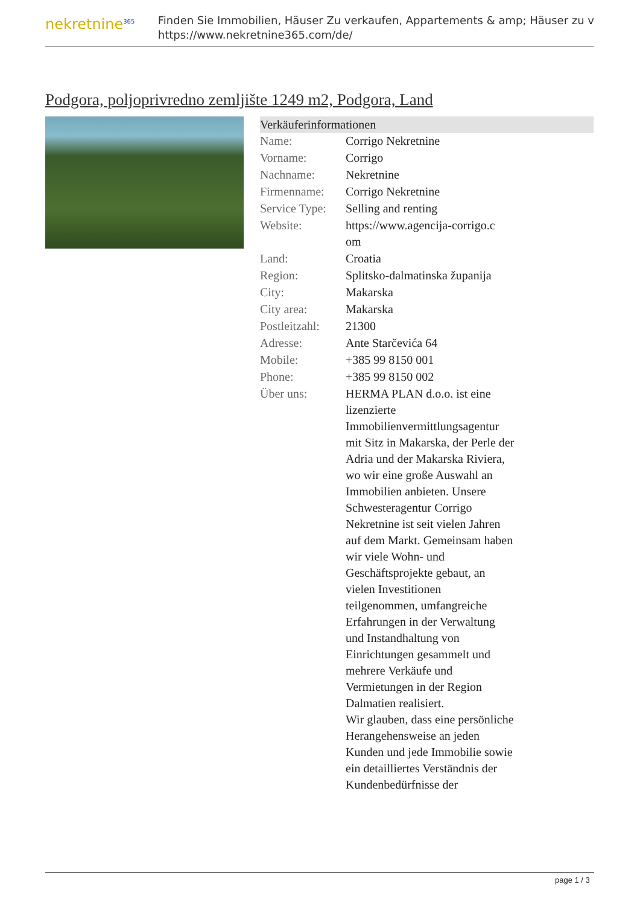nekretnine<sup>365</sup>
Finden Sie Immobilien, Häuser Zu verkaufen, Appartements & amp; Häuser zu v
https://www.nekretnine365.com/de/
Podgora, poljoprivredno zemljište 1249 m2, Podgora, Land
Verkäuferinformationen
| Name: | Corrigo Nekretnine |
| Vorname: | Corrigo |
| Nachname: | Nekretnine |
| Firmenname: | Corrigo Nekretnine |
| Service Type: | Selling and renting |
| Website: | https://www.agencija-corrigo.c om |
| Land: | Croatia |
| Region: | Splitsko-dalmatinska županija |
| City: | Makarska |
| City area: | Makarska |
| Postleitzahl: | 21300 |
| Adresse: | Ante Starčevića 64 |
| Mobile: | +385 99 8150 001 |
| Phone: | +385 99 8150 002 |
| Über uns: | HERMA PLAN d.o.o. ist eine lizenzierte Immobilienvermittlungsagentur mit Sitz in Makarska, der Perle der Adria und der Makarska Riviera, wo wir eine große Auswahl an Immobilien anbieten. Unsere Schwesteragentur Corrigo Nekretnine ist seit vielen Jahren auf dem Markt. Gemeinsam haben wir viele Wohn- und Geschäftsprojekte gebaut, an vielen Investitionen teilgenommen, umfangreiche Erfahrungen in der Verwaltung und Instandhaltung von Einrichtungen gesammelt und mehrere Verkäufe und Vermietungen in der Region Dalmatien realisiert. Wir glauben, dass eine persönliche Herangehensweise an jeden Kunden und jede Immobilie sowie ein detailliertes Verständnis der Kundenbedürfnisse der |
page 1 / 3